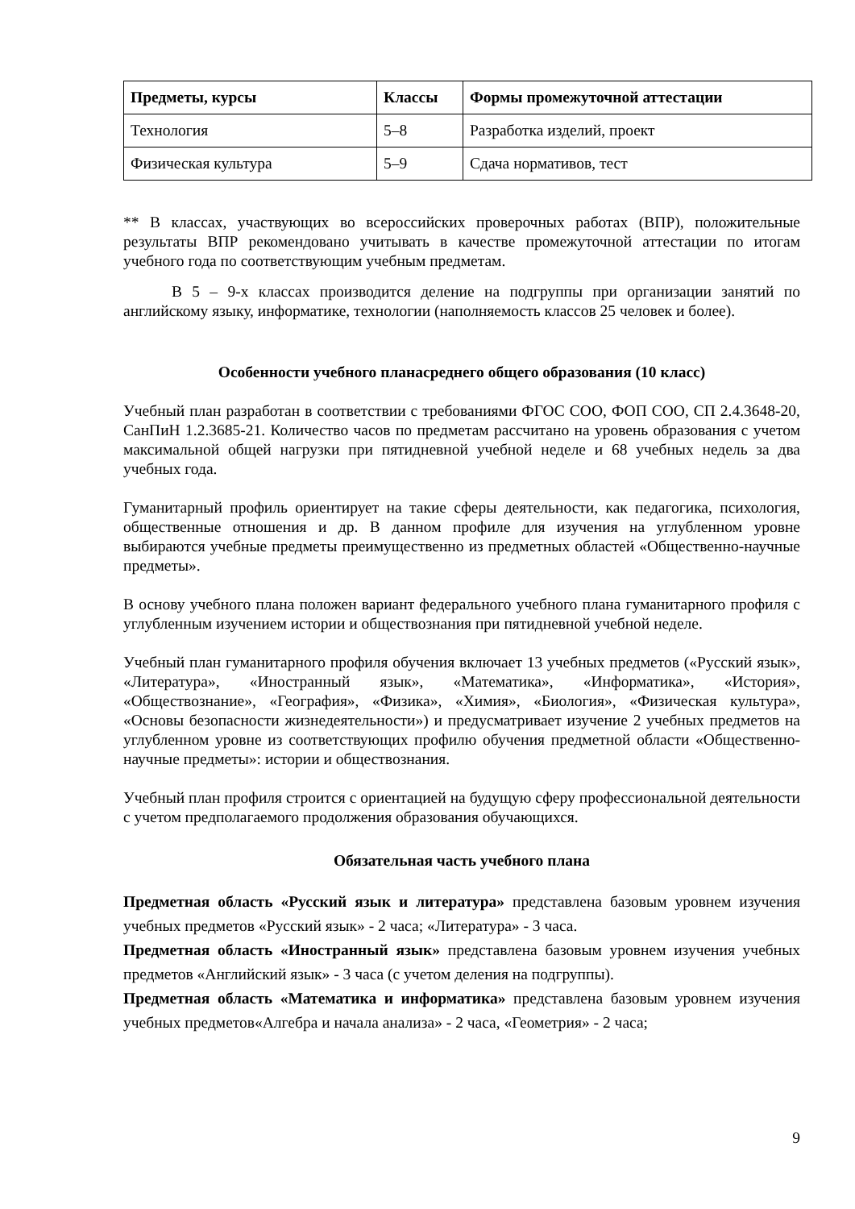| Предметы, курсы | Классы | Формы промежуточной аттестации |
| --- | --- | --- |
| Технология | 5–8 | Разработка изделий, проект |
| Физическая культура | 5–9 | Сдача нормативов, тест |
** В классах, участвующих во всероссийских проверочных работах (ВПР), положительные результаты ВПР рекомендовано учитывать в качестве промежуточной аттестации по итогам учебного года по соответствующим учебным предметам.
В 5 – 9-х классах производится деление на подгруппы при организации занятий по английскому языку, информатике, технологии (наполняемость классов 25 человек и более).
Особенности учебного планасреднего общего образования (10 класс)
Учебный план разработан в соответствии с требованиями ФГОС СОО, ФОП СОО, СП 2.4.3648-20, СанПиН 1.2.3685-21. Количество часов по предметам рассчитано на уровень образования с учетом максимальной общей нагрузки при пятидневной учебной неделе и 68 учебных недель за два учебных года.
Гуманитарный профиль ориентирует на такие сферы деятельности, как педагогика, психология, общественные отношения и др. В данном профиле для изучения на углубленном уровне выбираются учебные предметы преимущественно из предметных областей «Общественно-научные предметы».
В основу учебного плана положен вариант федерального учебного плана гуманитарного профиля с углубленным изучением истории и обществознания при пятидневной учебной неделе.
Учебный план гуманитарного профиля обучения включает 13 учебных предметов («Русский язык», «Литература», «Иностранный язык», «Математика», «Информатика», «История», «Обществознание», «География», «Физика», «Химия», «Биология», «Физическая культура», «Основы безопасности жизнедеятельности») и предусматривает изучение 2 учебных предметов на углубленном уровне из соответствующих профилю обучения предметной области «Общественно-научные предметы»: истории и обществознания.
Учебный план профиля строится с ориентацией на будущую сферу профессиональной деятельности с учетом предполагаемого продолжения образования обучающихся.
Обязательная часть учебного плана
Предметная область «Русский язык и литература» представлена базовым уровнем изучения учебных предметов «Русский язык» - 2 часа; «Литература» - 3 часа.
Предметная область «Иностранный язык» представлена базовым уровнем изучения учебных предметов «Английский язык» - 3 часа (с учетом деления на подгруппы).
Предметная область «Математика и информатика» представлена базовым уровнем изучения учебных предметов«Алгебра и начала анализа» - 2 часа, «Геометрия» - 2 часа;
9